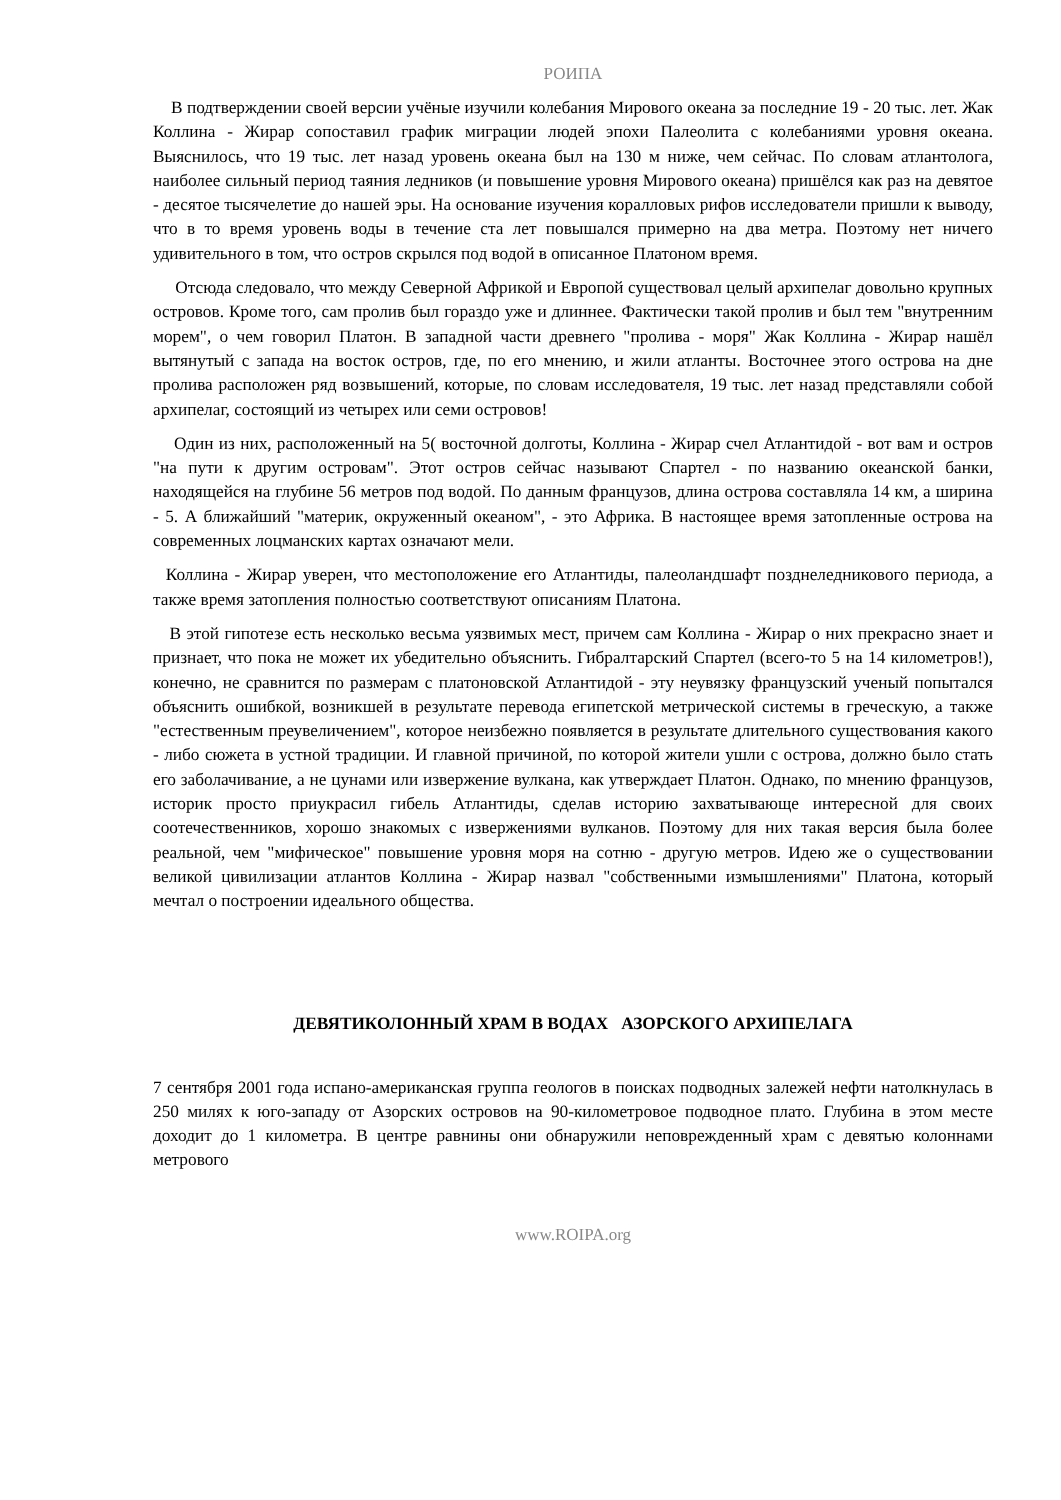РОИПА
В подтверждении своей версии учёные изучили колебания Мирового океана за последние 19 - 20 тыс. лет. Жак Коллина - Жирар сопоставил график миграции людей эпохи Палеолита с колебаниями уровня океана. Выяснилось, что 19 тыс. лет назад уровень океана был на 130 м ниже, чем сейчас. По словам атлантолога, наиболее сильный период таяния ледников (и повышение уровня Мирового океана) пришёлся как раз на девятое - десятое тысячелетие до нашей эры. На основание изучения коралловых рифов исследователи пришли к выводу, что в то время уровень воды в течение ста лет повышался примерно на два метра. Поэтому нет ничего удивительного в том, что остров скрылся под водой в описанное Платоном время.
Отсюда следовало, что между Северной Африкой и Европой существовал целый архипелаг довольно крупных островов. Кроме того, сам пролив был гораздо уже и длиннее. Фактически такой пролив и был тем "внутренним морем", о чем говорил Платон. В западной части древнего "пролива - моря" Жак Коллина - Жирар нашёл вытянутый с запада на восток остров, где, по его мнению, и жили атланты. Восточнее этого острова на дне пролива расположен ряд возвышений, которые, по словам исследователя, 19 тыс. лет назад представляли собой архипелаг, состоящий из четырех или семи островов!
Один из них, расположенный на 5( восточной долготы, Коллина - Жирар счел Атлантидой - вот вам и остров "на пути к другим островам". Этот остров сейчас называют Спартел - по названию океанской банки, находящейся на глубине 56 метров под водой. По данным французов, длина острова составляла 14 км, а ширина - 5. А ближайший "материк, окруженный океаном", - это Африка. В настоящее время затопленные острова на современных лоцманских картах означают мели.
Коллина - Жирар уверен, что местоположение его Атлантиды, палеоландшафт позднеледникового периода, а также время затопления полностью соответствуют описаниям Платона.
В этой гипотезе есть несколько весьма уязвимых мест, причем сам Коллина - Жирар о них прекрасно знает и признает, что пока не может их убедительно объяснить. Гибралтарский Спартел (всего-то 5 на 14 километров!), конечно, не сравнится по размерам с платоновской Атлантидой - эту неувязку французский ученый попытался объяснить ошибкой, возникшей в результате перевода египетской метрической системы в греческую, а также "естественным преувеличением", которое неизбежно появляется в результате длительного существования какого - либо сюжета в устной традиции. И главной причиной, по которой жители ушли с острова, должно было стать его заболачивание, а не цунами или извержение вулкана, как утверждает Платон. Однако, по мнению французов, историк просто приукрасил гибель Атлантиды, сделав историю захватывающе интересной для своих соотечественников, хорошо знакомых с извержениями вулканов. Поэтому для них такая версия была более реальной, чем "мифическое" повышение уровня моря на сотню - другую метров. Идею же о существовании великой цивилизации атлантов Коллина - Жирар назвал "собственными измышлениями" Платона, который мечтал о построении идеального общества.
ДЕВЯТИКОЛОННЫЙ ХРАМ В ВОДАХ АЗОРСКОГО АРХИПЕЛАГА
7 сентября 2001 года испано-американская группа геологов в поисках подводных залежей нефти натолкнулась в 250 милях к юго-западу от Азорских островов на 90-километровое подводное плато. Глубина в этом месте доходит до 1 километра. В центре равнины они обнаружили неповрежденный храм с девятью колоннами метрового
www.ROIPA.org